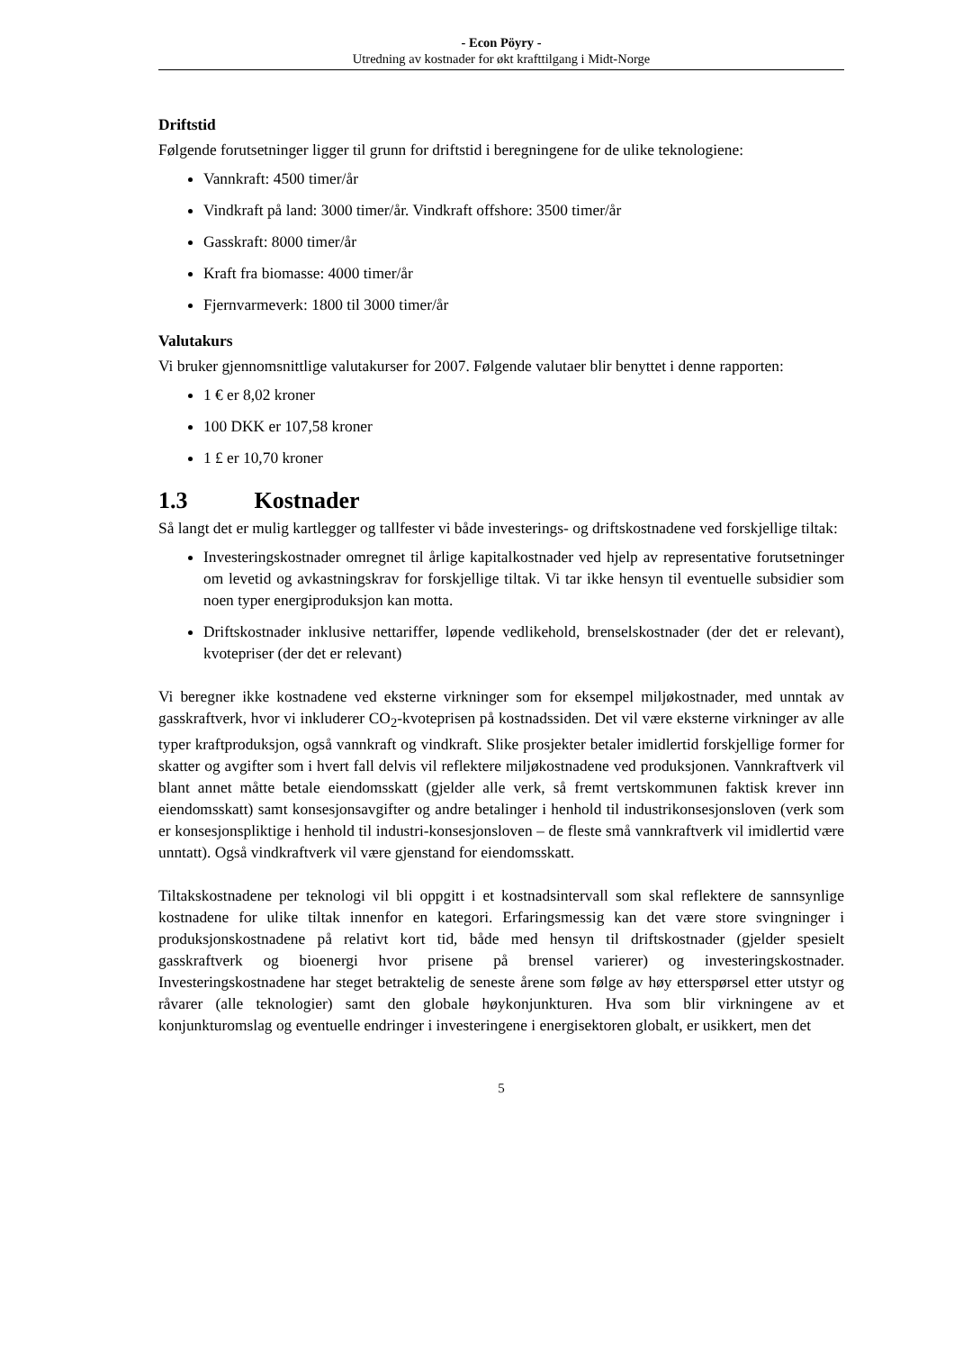- Econ Pöyry -
Utredning av kostnader for økt krafttilgang i Midt-Norge
Driftstid
Følgende forutsetninger ligger til grunn for driftstid i beregningene for de ulike teknologiene:
Vannkraft: 4500 timer/år
Vindkraft på land: 3000 timer/år. Vindkraft offshore: 3500 timer/år
Gasskraft: 8000 timer/år
Kraft fra biomasse: 4000 timer/år
Fjernvarmeverk: 1800 til 3000 timer/år
Valutakurs
Vi bruker gjennomsnittlige valutakurser for 2007. Følgende valutaer blir benyttet i denne rapporten:
1 € er 8,02 kroner
100 DKK er 107,58 kroner
1 £ er 10,70 kroner
1.3 Kostnader
Så langt det er mulig kartlegger og tallfester vi både investerings- og driftskostnadene ved forskjellige tiltak:
Investeringskostnader omregnet til årlige kapitalkostnader ved hjelp av representative forutsetninger om levetid og avkastningskrav for forskjellige tiltak. Vi tar ikke hensyn til eventuelle subsidier som noen typer energiproduksjon kan motta.
Driftskostnader inklusive nettariffer, løpende vedlikehold, brenselskostnader (der det er relevant), kvotepriser (der det er relevant)
Vi beregner ikke kostnadene ved eksterne virkninger som for eksempel miljøkostnader, med unntak av gasskraftverk, hvor vi inkluderer CO<sub>2</sub>-kvoteprisen på kostnadssiden. Det vil være eksterne virkninger av alle typer kraftproduksjon, også vannkraft og vindkraft. Slike prosjekter betaler imidlertid forskjellige former for skatter og avgifter som i hvert fall delvis vil reflektere miljøkostnadene ved produksjonen. Vannkraftverk vil blant annet måtte betale eiendomsskatt (gjelder alle verk, så fremt vertskommunen faktisk krever inn eiendomsskatt) samt konsesjonsavgifter og andre betalinger i henhold til industrikonsesjonsloven (verk som er konsesjonspliktige i henhold til industri-konsesjonsloven – de fleste små vannkraftverk vil imidlertid være unntatt). Også vindkraftverk vil være gjenstand for eiendomsskatt.
Tiltakskostnadene per teknologi vil bli oppgitt i et kostnadsintervall som skal reflektere de sannsynlige kostnadene for ulike tiltak innenfor en kategori. Erfaringsmessig kan det være store svingninger i produksjonskostnadene på relativt kort tid, både med hensyn til driftskostnader (gjelder spesielt gasskraftverk og bioenergi hvor prisene på brensel varierer) og investeringskostnader. Investeringskostnadene har steget betraktelig de seneste årene som følge av høy etterspørsel etter utstyr og råvarer (alle teknologier) samt den globale høykonjunkturen. Hva som blir virkningene av et konjunkturomslag og eventuelle endringer i investeringene i energisektoren globalt, er usikkert, men det
5